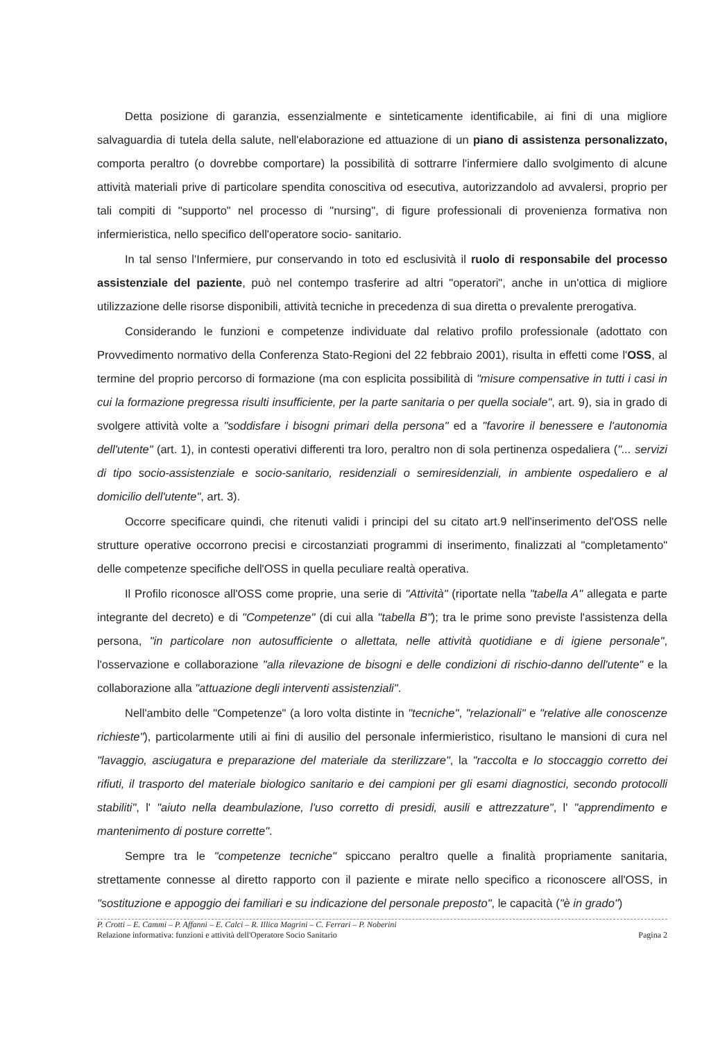Detta posizione di garanzia, essenzialmente e sinteticamente identificabile, ai fini di una migliore salvaguardia di tutela della salute, nell'elaborazione ed attuazione di un piano di assistenza personalizzato, comporta peraltro (o dovrebbe comportare) la possibilità di sottrarre l'infermiere dallo svolgimento di alcune attività materiali prive di particolare spendita conoscitiva od esecutiva, autorizzandolo ad avvalersi, proprio per tali compiti di "supporto" nel processo di "nursing", di figure professionali di provenienza formativa non infermieristica, nello specifico dell'operatore socio- sanitario.
In tal senso l'Infermiere, pur conservando in toto ed esclusività il ruolo di responsabile del processo assistenziale del paziente, può nel contempo trasferire ad altri "operatori", anche in un'ottica di migliore utilizzazione delle risorse disponibili, attività tecniche in precedenza di sua diretta o prevalente prerogativa.
Considerando le funzioni e competenze individuate dal relativo profilo professionale (adottato con Provvedimento normativo della Conferenza Stato-Regioni del 22 febbraio 2001), risulta in effetti come l'OSS, al termine del proprio percorso di formazione (ma con esplicita possibilità di "misure compensative in tutti i casi in cui la formazione pregressa risulti insufficiente, per la parte sanitaria o per quella sociale", art. 9), sia in grado di svolgere attività volte a "soddisfare i bisogni primari della persona" ed a "favorire il benessere e l'autonomia dell'utente" (art. 1), in contesti operativi differenti tra loro, peraltro non di sola pertinenza ospedaliera ("... servizi di tipo socio-assistenziale e socio-sanitario, residenziali o semiresidenziali, in ambiente ospedaliero e al domicilio dell'utente", art. 3).
Occorre specificare quindi, che ritenuti validi i principi del su citato art.9 nell'inserimento del'OSS nelle strutture operative occorrono precisi e circostanziati programmi di inserimento, finalizzati al "completamento" delle competenze specifiche dell'OSS in quella peculiare realtà operativa.
Il Profilo riconosce all'OSS come proprie, una serie di "Attività" (riportate nella "tabella A" allegata e parte integrante del decreto) e di "Competenze" (di cui alla "tabella B"); tra le prime sono previste l'assistenza della persona, "in particolare non autosufficiente o allettata, nelle attività quotidiane e di igiene personale", l'osservazione e collaborazione "alla rilevazione de bisogni e delle condizioni di rischio-danno dell'utente" e la collaborazione alla "attuazione degli interventi assistenziali".
Nell'ambito delle "Competenze" (a loro volta distinte in "tecniche", "relazionali" e "relative alle conoscenze richieste"), particolarmente utili ai fini di ausilio del personale infermieristico, risultano le mansioni di cura nel "lavaggio, asciugatura e preparazione del materiale da sterilizzare", la "raccolta e lo stoccaggio corretto dei rifiuti, il trasporto del materiale biologico sanitario e dei campioni per gli esami diagnostici, secondo protocolli stabiliti", l' "aiuto nella deambulazione, l'uso corretto di presidi, ausili e attrezzature", l' "apprendimento e mantenimento di posture corrette".
Sempre tra le "competenze tecniche" spiccano peraltro quelle a finalità propriamente sanitaria, strettamente connesse al diretto rapporto con il paziente e mirate nello specifico a riconoscere all'OSS, in "sostituzione e appoggio dei familiari e su indicazione del personale preposto", le capacità ("è in grado")
P. Crotti – E. Cammi – P. Affanni – E. Calci – R. Illica Magrini – C. Ferrari – P. Noberini
Relazione informativa: funzioni e attività dell'Operatore Socio Sanitario Pagina 2